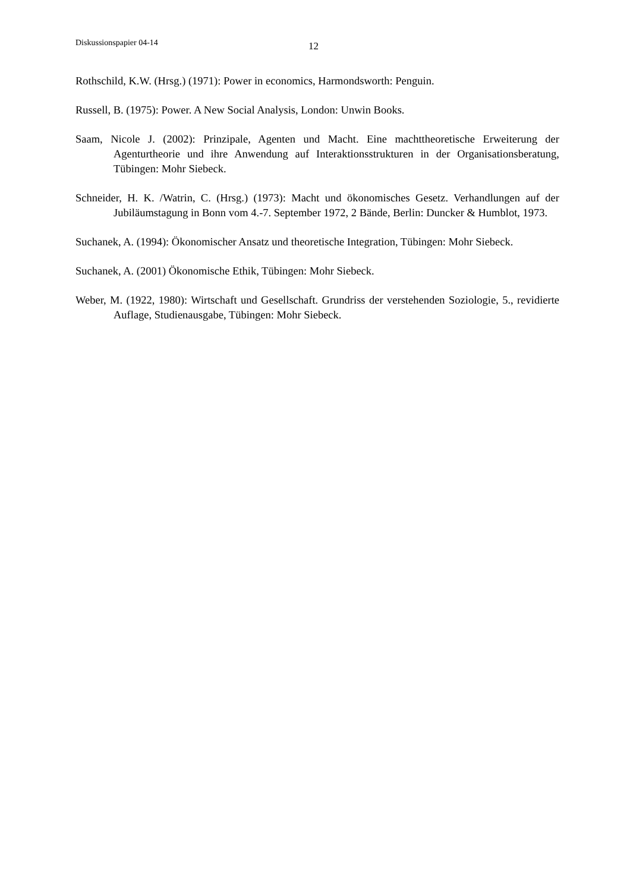Diskussionspapier 04-14 12
Rothschild, K.W. (Hrsg.) (1971): Power in economics, Harmondsworth: Penguin.
Russell, B. (1975): Power. A New Social Analysis, London: Unwin Books.
Saam, Nicole J. (2002): Prinzipale, Agenten und Macht. Eine machttheoretische Erweiterung der Agenturtheorie und ihre Anwendung auf Interaktionsstrukturen in der Organisationsberatung, Tübingen: Mohr Siebeck.
Schneider, H. K. /Watrin, C. (Hrsg.) (1973): Macht und ökonomisches Gesetz. Verhandlungen auf der Jubiläumstagung in Bonn vom 4.-7. September 1972, 2 Bände, Berlin: Duncker & Humblot, 1973.
Suchanek, A. (1994): Ökonomischer Ansatz und theoretische Integration, Tübingen: Mohr Siebeck.
Suchanek, A. (2001) Ökonomische Ethik, Tübingen: Mohr Siebeck.
Weber, M. (1922, 1980): Wirtschaft und Gesellschaft. Grundriss der verstehenden Soziologie, 5., revidierte Auflage, Studienausgabe, Tübingen: Mohr Siebeck.